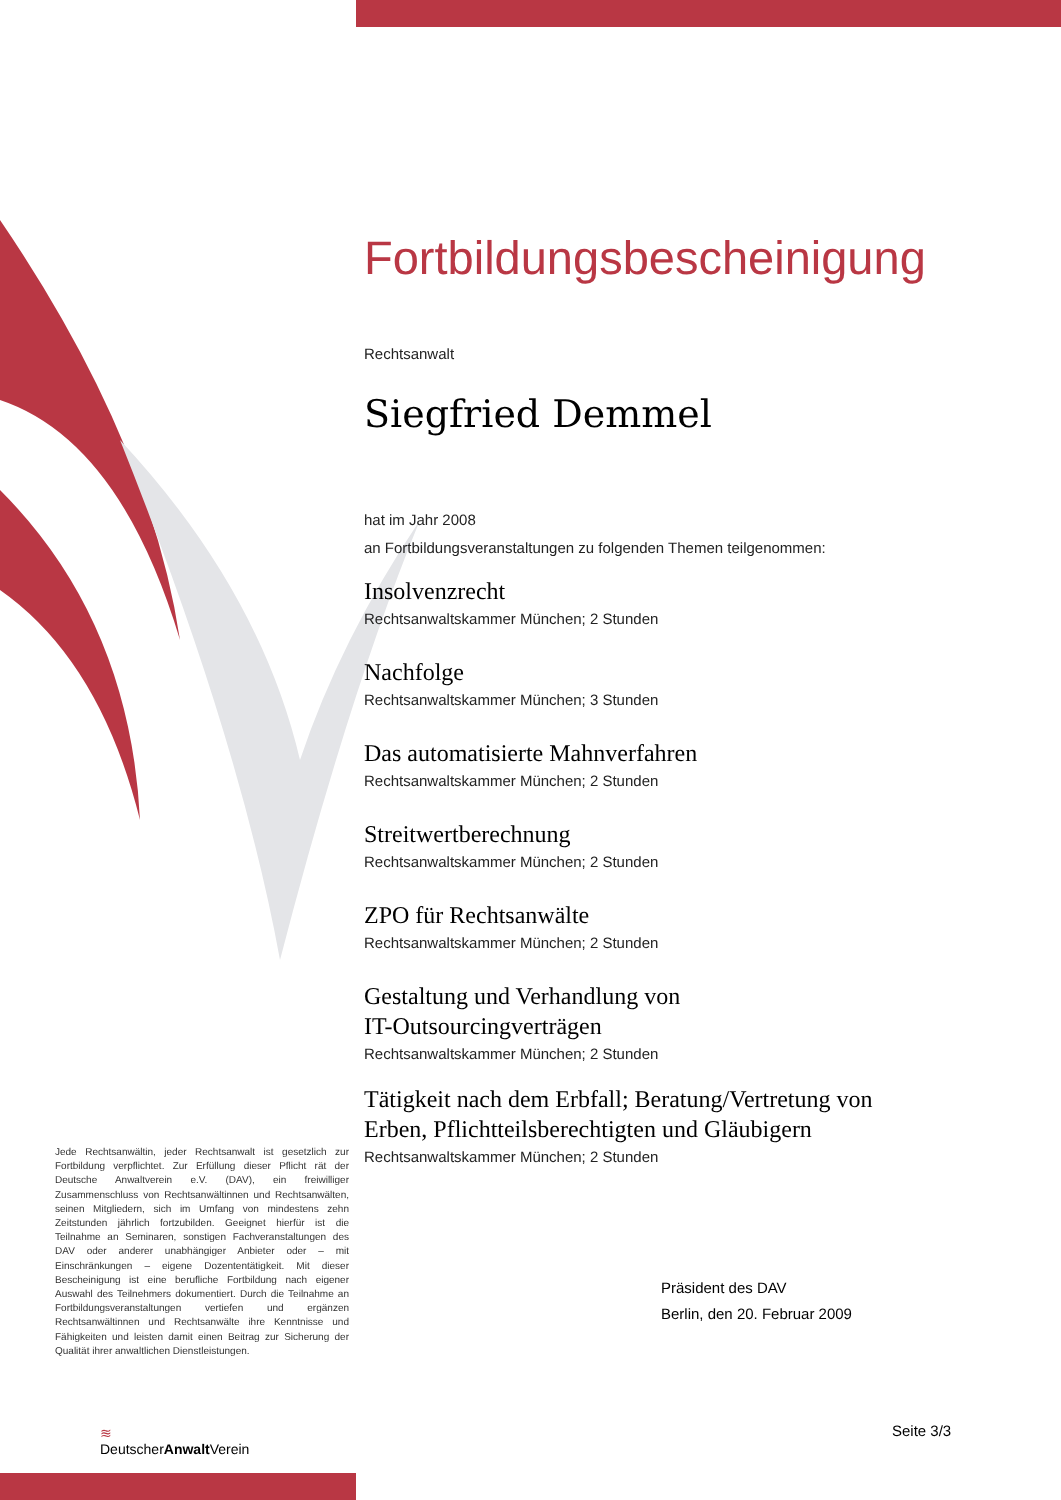Fortbildungsbescheinigung
Rechtsanwalt
Siegfried Demmel
hat im Jahr 2008
an Fortbildungsveranstaltungen zu folgenden Themen teilgenommen:
Insolvenzrecht
Rechtsanwaltskammer München; 2 Stunden
Nachfolge
Rechtsanwaltskammer München; 3 Stunden
Das automatisierte Mahnverfahren
Rechtsanwaltskammer München; 2 Stunden
Streitwertberechnung
Rechtsanwaltskammer München; 2 Stunden
ZPO für Rechtsanwälte
Rechtsanwaltskammer München; 2 Stunden
Gestaltung und Verhandlung von
IT-Outsourcingverträgen
Rechtsanwaltskammer München; 2 Stunden
Tätigkeit nach dem Erbfall; Beratung/Vertretung von
Erben, Pflichtteilsberechtigten und Gläubigern
Rechtsanwaltskammer München; 2 Stunden
Jede Rechtsanwältin, jeder Rechtsanwalt ist gesetzlich zur Fortbildung verpflichtet. Zur Erfüllung dieser Pflicht rät der Deutsche Anwaltverein e.V. (DAV), ein freiwilliger Zusammenschluss von Rechtsanwältinnen und Rechtsanwälten, seinen Mitgliedern, sich im Umfang von mindestens zehn Zeitstunden jährlich fortzubilden. Geeignet hierfür ist die Teilnahme an Seminaren, sonstigen Fachveranstaltungen des DAV oder anderer unabhängiger Anbieter oder – mit Einschränkungen – eigene Dozententätigkeit. Mit dieser Bescheinigung ist eine berufliche Fortbildung nach eigener Auswahl des Teilnehmers dokumentiert. Durch die Teilnahme an Fortbildungsveranstaltungen vertiefen und ergänzen Rechtsanwältinnen und Rechtsanwälte ihre Kenntnisse und Fähigkeiten und leisten damit einen Beitrag zur Sicherung der Qualität ihrer anwaltlichen Dienstleistungen.
Präsident des DAV
Berlin, den 20. Februar 2009
≋
DeutscherAnwalt Verein
Seite 3/3